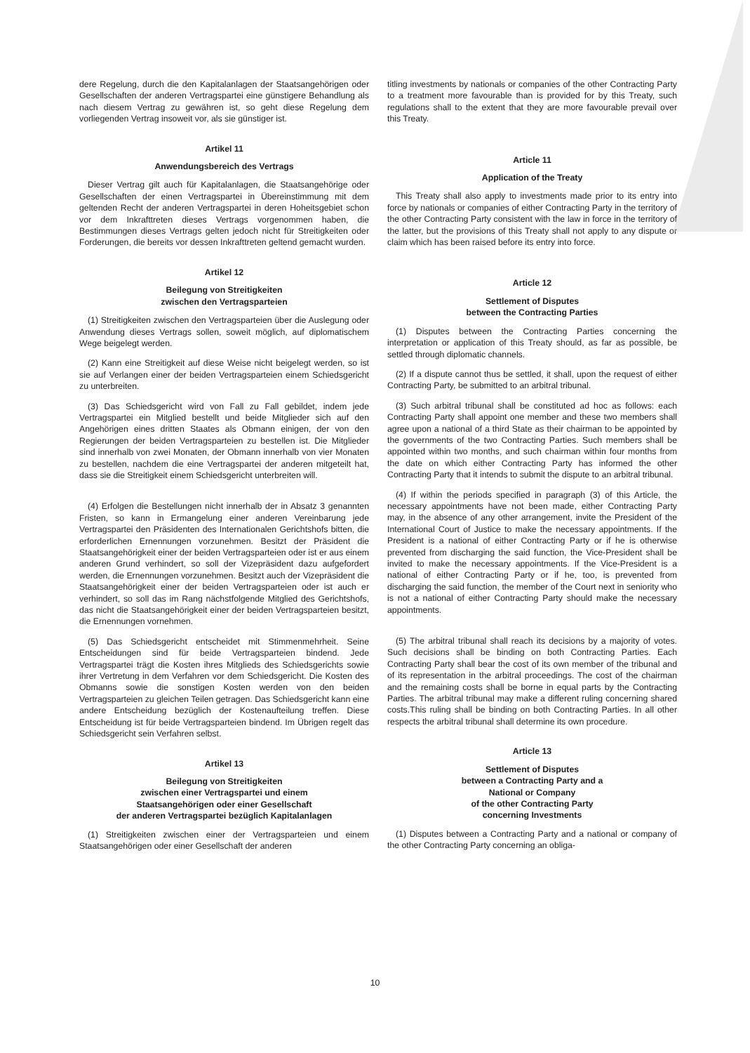dere Regelung, durch die den Kapitalanlagen der Staatsangehörigen oder Gesellschaften der anderen Vertragspartei eine günstigere Behandlung als nach diesem Vertrag zu gewähren ist, so geht diese Regelung dem vorliegenden Vertrag insoweit vor, als sie günstiger ist.
Artikel 11
Anwendungsbereich des Vertrags
Dieser Vertrag gilt auch für Kapitalanlagen, die Staatsangehörige oder Gesellschaften der einen Vertragspartei in Übereinstimmung mit dem geltenden Recht der anderen Vertragspartei in deren Hoheitsgebiet schon vor dem Inkrafttreten dieses Vertrags vorgenommen haben, die Bestimmungen dieses Vertrags gelten jedoch nicht für Streitigkeiten oder Forderungen, die bereits vor dessen Inkrafttreten geltend gemacht wurden.
Artikel 12
Beilegung von Streitigkeiten
zwischen den Vertragsparteien
(1) Streitigkeiten zwischen den Vertragsparteien über die Auslegung oder Anwendung dieses Vertrags sollen, soweit möglich, auf diplomatischem Wege beigelegt werden.
(2) Kann eine Streitigkeit auf diese Weise nicht beigelegt werden, so ist sie auf Verlangen einer der beiden Vertragsparteien einem Schiedsgericht zu unterbreiten.
(3) Das Schiedsgericht wird von Fall zu Fall gebildet, indem jede Vertragspartei ein Mitglied bestellt und beide Mitglieder sich auf den Angehörigen eines dritten Staates als Obmann einigen, der von den Regierungen der beiden Vertragsparteien zu bestellen ist. Die Mitglieder sind innerhalb von zwei Monaten, der Obmann innerhalb von vier Monaten zu bestellen, nachdem die eine Vertragspartei der anderen mitgeteilt hat, dass sie die Streitigkeit einem Schiedsgericht unterbreiten will.
(4) Erfolgen die Bestellungen nicht innerhalb der in Absatz 3 genannten Fristen, so kann in Ermangelung einer anderen Vereinbarung jede Vertragspartei den Präsidenten des Internationalen Gerichtshofs bitten, die erforderlichen Ernennungen vorzunehmen. Besitzt der Präsident die Staatsangehörigkeit einer der beiden Vertragsparteien oder ist er aus einem anderen Grund verhindert, so soll der Vizepräsident dazu aufgefordert werden, die Ernennungen vorzunehmen. Besitzt auch der Vizepräsident die Staatsangehörigkeit einer der beiden Vertragsparteien oder ist auch er verhindert, so soll das im Rang nächstfolgende Mitglied des Gerichtshofs, das nicht die Staatsangehörigkeit einer der beiden Vertragsparteien besitzt, die Ernennungen vornehmen.
(5) Das Schiedsgericht entscheidet mit Stimmenmehrheit. Seine Entscheidungen sind für beide Vertragsparteien bindend. Jede Vertragspartei trägt die Kosten ihres Mitglieds des Schiedsgerichts sowie ihrer Vertretung in dem Verfahren vor dem Schiedsgericht. Die Kosten des Obmanns sowie die sonstigen Kosten werden von den beiden Vertragsparteien zu gleichen Teilen getragen. Das Schiedsgericht kann eine andere Entscheidung bezüglich der Kostenaufteilung treffen. Diese Entscheidung ist für beide Vertragsparteien bindend. Im Übrigen regelt das Schiedsgericht sein Verfahren selbst.
Artikel 13
Beilegung von Streitigkeiten
zwischen einer Vertragspartei und einem
Staatsangehörigen oder einer Gesellschaft
der anderen Vertragspartei bezüglich Kapitalanlagen
(1) Streitigkeiten zwischen einer der Vertragsparteien und einem Staatsangehörigen oder einer Gesellschaft der anderen
titling investments by nationals or companies of the other Contracting Party to a treatment more favourable than is provided for by this Treaty, such regulations shall to the extent that they are more favourable prevail over this Treaty.
Article 11
Application of the Treaty
This Treaty shall also apply to investments made prior to its entry into force by nationals or companies of either Contracting Party in the territory of the other Contracting Party consistent with the law in force in the territory of the latter, but the provisions of this Treaty shall not apply to any dispute or claim which has been raised before its entry into force.
Article 12
Settlement of Disputes
between the Contracting Parties
(1) Disputes between the Contracting Parties concerning the interpretation or application of this Treaty should, as far as possible, be settled through diplomatic channels.
(2) If a dispute cannot thus be settled, it shall, upon the request of either Contracting Party, be submitted to an arbitral tribunal.
(3) Such arbitral tribunal shall be constituted ad hoc as follows: each Contracting Party shall appoint one member and these two members shall agree upon a national of a third State as their chairman to be appointed by the governments of the two Contracting Parties. Such members shall be appointed within two months, and such chairman within four months from the date on which either Contracting Party has informed the other Contracting Party that it intends to submit the dispute to an arbitral tribunal.
(4) If within the periods specified in paragraph (3) of this Article, the necessary appointments have not been made, either Contracting Party may, in the absence of any other arrangement, invite the President of the International Court of Justice to make the necessary appointments. If the President is a national of either Contracting Party or if he is otherwise prevented from discharging the said function, the Vice-President shall be invited to make the necessary appointments. If the Vice-President is a national of either Contracting Party or if he, too, is prevented from discharging the said function, the member of the Court next in seniority who is not a national of either Contracting Party should make the necessary appointments.
(5) The arbitral tribunal shall reach its decisions by a majority of votes. Such decisions shall be binding on both Contracting Parties. Each Contracting Party shall bear the cost of its own member of the tribunal and of its representation in the arbitral proceedings. The cost of the chairman and the remaining costs shall be borne in equal parts by the Contracting Parties. The arbitral tribunal may make a different ruling concerning shared costs.This ruling shall be binding on both Contracting Parties. In all other respects the arbitral tribunal shall determine its own procedure.
Article 13
Settlement of Disputes
between a Contracting Party and a
National or Company
of the other Contracting Party
concerning Investments
(1) Disputes between a Contracting Party and a national or company of the other Contracting Party concerning an obliga-
10